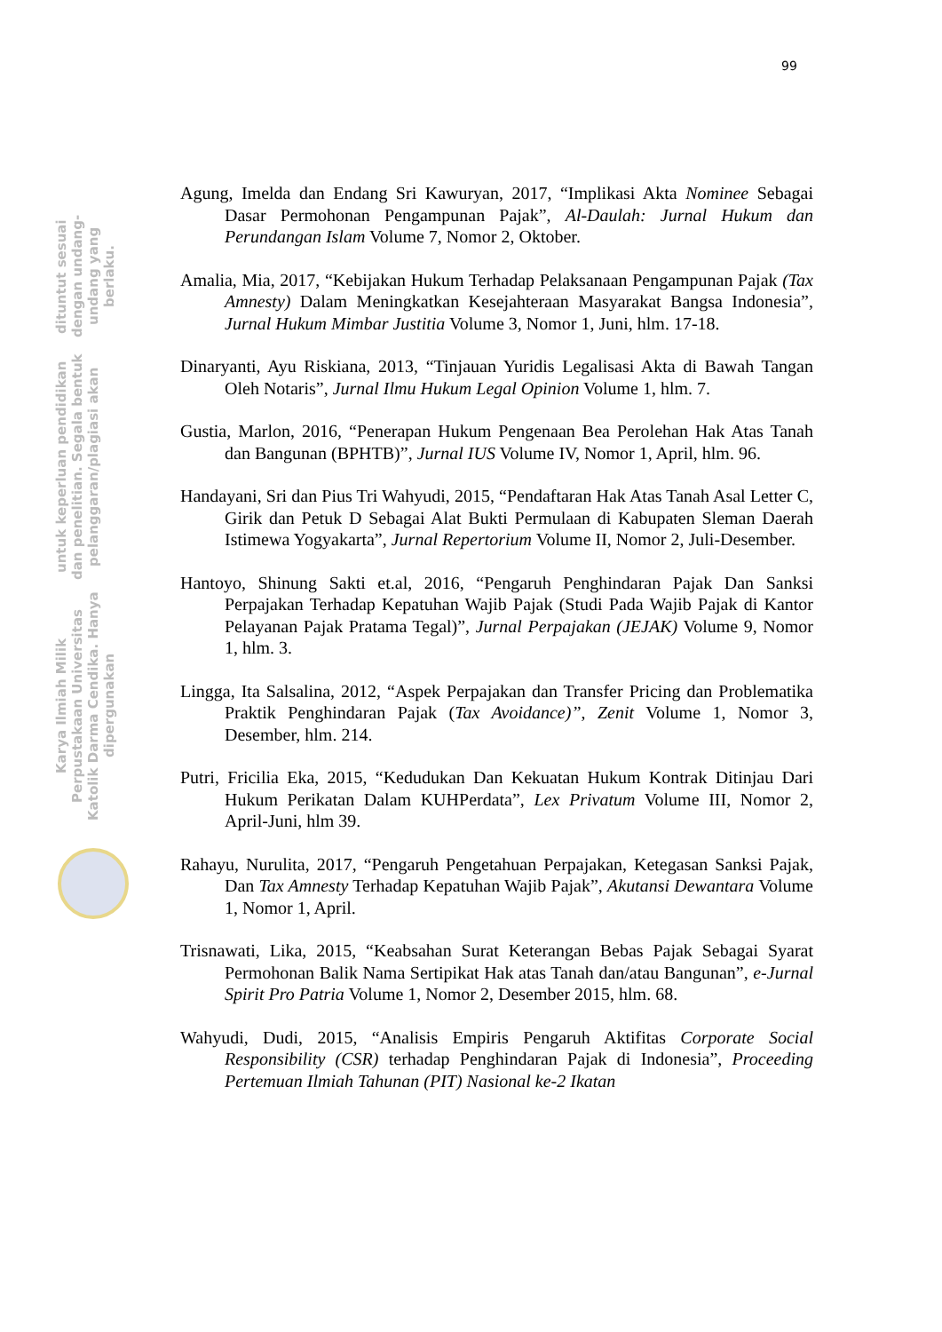99
Karya Ilmiah Milik Perpustakaan Universitas Katolik Darma Cendika. Hanya dipergunakan
untuk keperluan pendidikan dan penelitian. Segala bentuk pelanggaran/plagiasi akan
dituntut sesuai dengan undang-undang yang berlaku.
Agung, Imelda dan Endang Sri Kawuryan, 2017, “Implikasi Akta Nominee Sebagai Dasar Permohonan Pengampunan Pajak”, Al-Daulah: Jurnal Hukum dan Perundangan Islam Volume 7, Nomor 2, Oktober.
Amalia, Mia, 2017, “Kebijakan Hukum Terhadap Pelaksanaan Pengampunan Pajak (Tax Amnesty) Dalam Meningkatkan Kesejahteraan Masyarakat Bangsa Indonesia”, Jurnal Hukum Mimbar Justitia Volume 3, Nomor 1, Juni, hlm. 17-18.
Dinaryanti, Ayu Riskiana, 2013, “Tinjauan Yuridis Legalisasi Akta di Bawah Tangan Oleh Notaris”, Jurnal Ilmu Hukum Legal Opinion Volume 1, hlm. 7.
Gustia, Marlon, 2016, “Penerapan Hukum Pengenaan Bea Perolehan Hak Atas Tanah dan Bangunan (BPHTB)”, Jurnal IUS Volume IV, Nomor 1, April, hlm. 96.
Handayani, Sri dan Pius Tri Wahyudi, 2015, “Pendaftaran Hak Atas Tanah Asal Letter C, Girik dan Petuk D Sebagai Alat Bukti Permulaan di Kabupaten Sleman Daerah Istimewa Yogyakarta”, Jurnal Repertorium Volume II, Nomor 2, Juli-Desember.
Hantoyo, Shinung Sakti et.al, 2016, “Pengaruh Penghindaran Pajak Dan Sanksi Perpajakan Terhadap Kepatuhan Wajib Pajak (Studi Pada Wajib Pajak di Kantor Pelayanan Pajak Pratama Tegal)”, Jurnal Perpajakan (JEJAK) Volume 9, Nomor 1, hlm. 3.
Lingga, Ita Salsalina, 2012, “Aspek Perpajakan dan Transfer Pricing dan Problematika Praktik Penghindaran Pajak (Tax Avoidance)”, Zenit Volume 1, Nomor 3, Desember, hlm. 214.
Putri, Fricilia Eka, 2015, “Kedudukan Dan Kekuatan Hukum Kontrak Ditinjau Dari Hukum Perikatan Dalam KUHPerdata”, Lex Privatum Volume III, Nomor 2, April-Juni, hlm 39.
Rahayu, Nurulita, 2017, “Pengaruh Pengetahuan Perpajakan, Ketegasan Sanksi Pajak, Dan Tax Amnesty Terhadap Kepatuhan Wajib Pajak”, Akutansi Dewantara Volume 1, Nomor 1, April.
Trisnawati, Lika, 2015, “Keabsahan Surat Keterangan Bebas Pajak Sebagai Syarat Permohonan Balik Nama Sertipikat Hak atas Tanah dan/atau Bangunan”, e-Jurnal Spirit Pro Patria Volume 1, Nomor 2, Desember 2015, hlm. 68.
Wahyudi, Dudi, 2015, “Analisis Empiris Pengaruh Aktifitas Corporate Social Responsibility (CSR) terhadap Penghindaran Pajak di Indonesia”, Proceeding Pertemuan Ilmiah Tahunan (PIT) Nasional ke-2 Ikatan